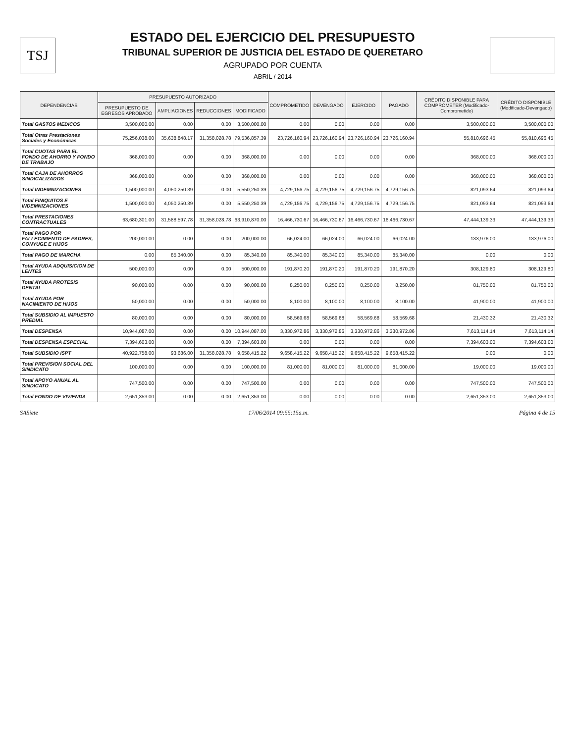TSJ
ESTADO DEL EJERCICIO DEL PRESUPUESTO
TRIBUNAL SUPERIOR DE JUSTICIA DEL ESTADO DE QUERETARO
AGRUPADO POR CUENTA
ABRIL / 2014
| DEPENDENCIAS | PRESUPUESTO AUTORIZADO | | | | COMPROMETIDO | DEVENGADO | EJERCIDO | PAGADO | CRÉDITO DISPONIBLE PARA COMPROMETER (Modificado-Comprometido) | CRÉDITO DISPONIBLE (Modificado-Devengado) |
| --- | --- | --- | --- | --- | --- | --- | --- | --- | --- | --- |
| | PRESUPUESTO DE EGRESOS APROBADO | AMPLIACIONES | REDUCCIONES | MODIFICADO | | | | | | |
| Total GASTOS MEDICOS | 3,500,000.00 | 0.00 | 0.00 | 3,500,000.00 | 0.00 | 0.00 | 0.00 | 0.00 | 3,500,000.00 | 3,500,000.00 |
| Total Otras Prestaciones Sociales y Económicas | 75,256,038.00 | 35,638,848.17 | 31,358,028.78 | 79,536,857.39 | 23,726,160.94 | 23,726,160.94 | 23,726,160.94 | 23,726,160.94 | 55,810,696.45 | 55,810,696.45 |
| Total CUOTAS PARA EL FONDO DE AHORRO Y FONDO DE TRABAJO | 368,000.00 | 0.00 | 0.00 | 368,000.00 | 0.00 | 0.00 | 0.00 | 0.00 | 368,000.00 | 368,000.00 |
| Total CAJA DE AHORROS SINDICALIZADOS | 368,000.00 | 0.00 | 0.00 | 368,000.00 | 0.00 | 0.00 | 0.00 | 0.00 | 368,000.00 | 368,000.00 |
| Total INDEMNIZACIONES | 1,500,000.00 | 4,050,250.39 | 0.00 | 5,550,250.39 | 4,729,156.75 | 4,729,156.75 | 4,729,156.75 | 4,729,156.75 | 821,093.64 | 821,093.64 |
| Total FINIQUITOS E INDEMNIZACIONES | 1,500,000.00 | 4,050,250.39 | 0.00 | 5,550,250.39 | 4,729,156.75 | 4,729,156.75 | 4,729,156.75 | 4,729,156.75 | 821,093.64 | 821,093.64 |
| Total PRESTACIONES CONTRACTUALES | 63,680,301.00 | 31,588,597.78 | 31,358,028.78 | 63,910,870.00 | 16,466,730.67 | 16,466,730.67 | 16,466,730.67 | 16,466,730.67 | 47,444,139.33 | 47,444,139.33 |
| Total PAGO POR FALLECIMIENTO DE PADRES, CONYUGE E HIJOS | 200,000.00 | 0.00 | 0.00 | 200,000.00 | 66,024.00 | 66,024.00 | 66,024.00 | 66,024.00 | 133,976.00 | 133,976.00 |
| Total PAGO DE MARCHA | 0.00 | 85,340.00 | 0.00 | 85,340.00 | 85,340.00 | 85,340.00 | 85,340.00 | 85,340.00 | 0.00 | 0.00 |
| Total AYUDA ADQUISICION DE LENTES | 500,000.00 | 0.00 | 0.00 | 500,000.00 | 191,870.20 | 191,870.20 | 191,870.20 | 191,870.20 | 308,129.80 | 308,129.80 |
| Total AYUDA PROTESIS DENTAL | 90,000.00 | 0.00 | 0.00 | 90,000.00 | 8,250.00 | 8,250.00 | 8,250.00 | 8,250.00 | 81,750.00 | 81,750.00 |
| Total AYUDA POR NACIMIENTO DE HIJOS | 50,000.00 | 0.00 | 0.00 | 50,000.00 | 8,100.00 | 8,100.00 | 8,100.00 | 8,100.00 | 41,900.00 | 41,900.00 |
| Total SUBSIDIO AL IMPUESTO PREDIAL | 80,000.00 | 0.00 | 0.00 | 80,000.00 | 58,569.68 | 58,569.68 | 58,569.68 | 58,569.68 | 21,430.32 | 21,430.32 |
| Total DESPENSA | 10,944,087.00 | 0.00 | 0.00 | 10,944,087.00 | 3,330,972.86 | 3,330,972.86 | 3,330,972.86 | 3,330,972.86 | 7,613,114.14 | 7,613,114.14 |
| Total DESPENSA ESPECIAL | 7,394,603.00 | 0.00 | 0.00 | 7,394,603.00 | 0.00 | 0.00 | 0.00 | 0.00 | 7,394,603.00 | 7,394,603.00 |
| Total SUBSIDIO ISPT | 40,922,758.00 | 93,686.00 | 31,358,028.78 | 9,658,415.22 | 9,658,415.22 | 9,658,415.22 | 9,658,415.22 | 9,658,415.22 | 0.00 | 0.00 |
| Total PREVISION SOCIAL DEL SINDICATO | 100,000.00 | 0.00 | 0.00 | 100,000.00 | 81,000.00 | 81,000.00 | 81,000.00 | 81,000.00 | 19,000.00 | 19,000.00 |
| Total APOYO ANUAL AL SINDICATO | 747,500.00 | 0.00 | 0.00 | 747,500.00 | 0.00 | 0.00 | 0.00 | 0.00 | 747,500.00 | 747,500.00 |
| Total FONDO DE VIVIENDA | 2,651,353.00 | 0.00 | 0.00 | 2,651,353.00 | 0.00 | 0.00 | 0.00 | 0.00 | 2,651,353.00 | 2,651,353.00 |
SASiete 17/06/2014 09:55:15a.m. Página 4 de 15